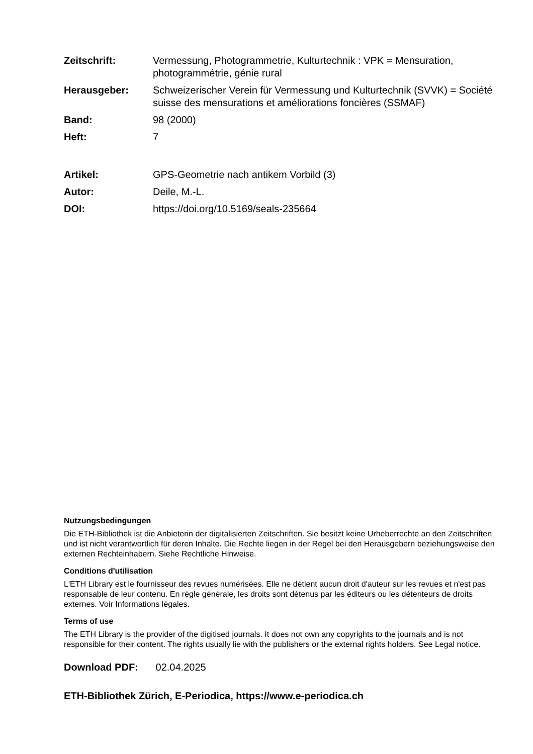Zeitschrift: Vermessung, Photogrammetrie, Kulturtechnik : VPK = Mensuration, photogrammétrie, génie rural
Herausgeber: Schweizerischer Verein für Vermessung und Kulturtechnik (SVVK) = Société suisse des mensurations et améliorations foncières (SSMAF)
Band: 98 (2000)
Heft: 7
Artikel: GPS-Geometrie nach antikem Vorbild (3)
Autor: Deile, M.-L.
DOI: https://doi.org/10.5169/seals-235664
Nutzungsbedingungen
Die ETH-Bibliothek ist die Anbieterin der digitalisierten Zeitschriften. Sie besitzt keine Urheberrechte an den Zeitschriften und ist nicht verantwortlich für deren Inhalte. Die Rechte liegen in der Regel bei den Herausgebern beziehungsweise den externen Rechteinhabern. Siehe Rechtliche Hinweise.
Conditions d'utilisation
L'ETH Library est le fournisseur des revues numérisées. Elle ne détient aucun droit d'auteur sur les revues et n'est pas responsable de leur contenu. En règle générale, les droits sont détenus par les éditeurs ou les détenteurs de droits externes. Voir Informations légales.
Terms of use
The ETH Library is the provider of the digitised journals. It does not own any copyrights to the journals and is not responsible for their content. The rights usually lie with the publishers or the external rights holders. See Legal notice.
Download PDF: 02.04.2025
ETH-Bibliothek Zürich, E-Periodica, https://www.e-periodica.ch